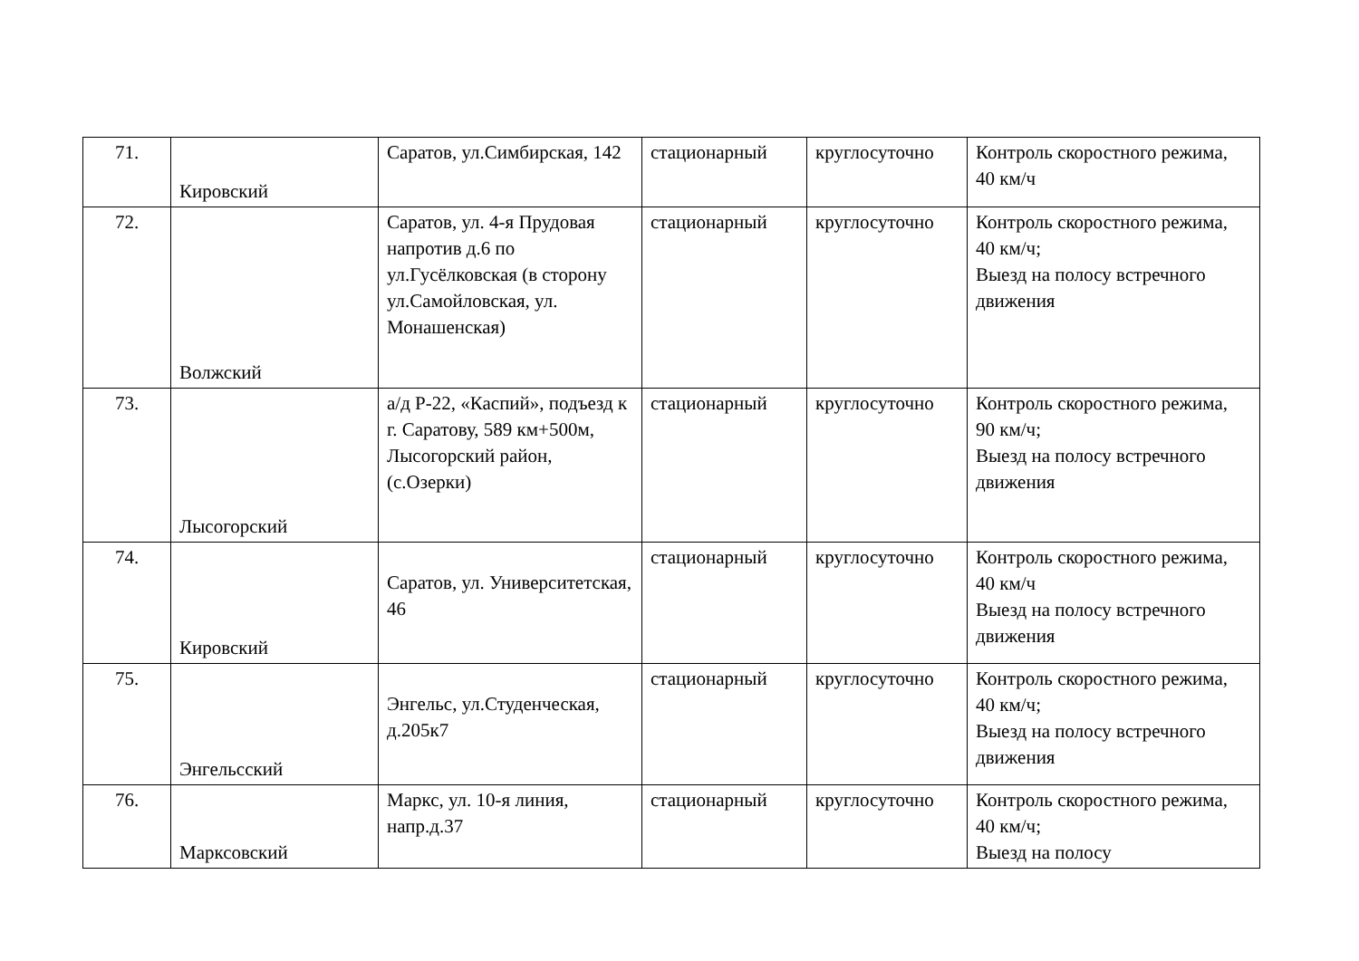| 71. | Кировский | Саратов, ул.Симбирская, 142 | стационарный | круглосуточно | Контроль скоростного режима, 40 км/ч |
| 72. | Волжский | Саратов, ул. 4-я Прудовая напротив д.6 по ул.Гусёлковская (в сторону ул.Самойловская, ул. Монашенская) | стационарный | круглосуточно | Контроль скоростного режима, 40 км/ч; Выезд на полосу встречного движения |
| 73. | Лысогорский | а/д Р-22, «Каспий», подъезд к г. Саратову, 589 км+500м, Лысогорский район, (с.Озерки) | стационарный | круглосуточно | Контроль скоростного режима, 90 км/ч; Выезд на полосу встречного движения |
| 74. | Кировский | Саратов, ул. Университетская, 46 | стационарный | круглосуточно | Контроль скоростного режима, 40 км/ч Выезд на полосу встречного движения |
| 75. | Энгельсский | Энгельс, ул.Студенческая, д.205к7 | стационарный | круглосуточно | Контроль скоростного режима, 40 км/ч; Выезд на полосу встречного движения |
| 76. | Марксовский | Маркс, ул. 10-я линия, напр.д.37 | стационарный | круглосуточно | Контроль скоростного режима, 40 км/ч; Выезд на полосу |